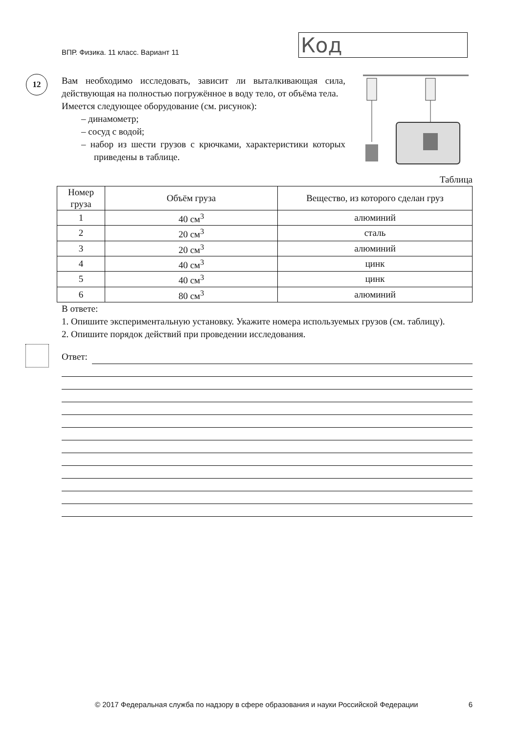ВПР. Физика. 11 класс. Вариант 11
Код
12
Вам необходимо исследовать, зависит ли выталкивающая сила, действующая на полностью погружённое в воду тело, от объёма тела.
Имеется следующее оборудование (см. рисунок):
– динамометр;
– сосуд с водой;
– набор из шести грузов с крючками, характеристики которых приведены в таблице.
Таблица
| Номер груза | Объём груза | Вещество, из которого сделан груз |
| --- | --- | --- |
| 1 | 40 см<sup>3</sup> | алюминий |
| 2 | 20 см<sup>3</sup> | сталь |
| 3 | 20 см<sup>3</sup> | алюминий |
| 4 | 40 см<sup>3</sup> | цинк |
| 5 | 40 см<sup>3</sup> | цинк |
| 6 | 80 см<sup>3</sup> | алюминий |
В ответе:
1. Опишите экспериментальную установку. Укажите номера используемых грузов (см. таблицу).
2. Опишите порядок действий при проведении исследования.
Ответ:
© 2017 Федеральная служба по надзору в сфере образования и науки Российской Федерации 6